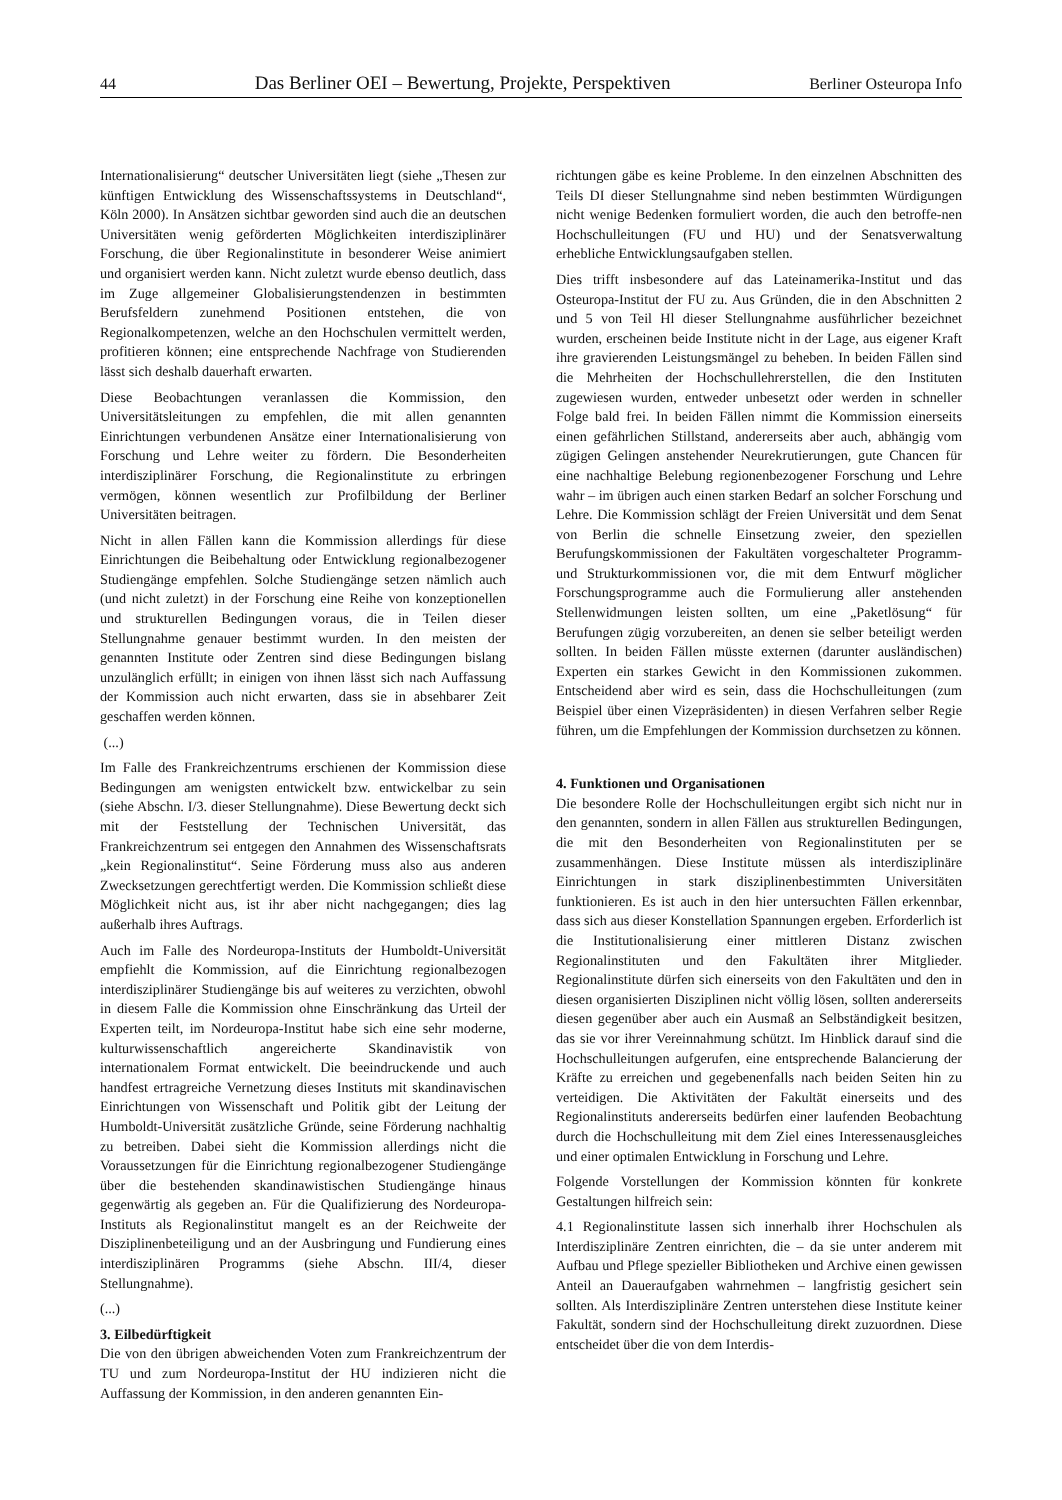44 Das Berliner OEI – Bewertung, Projekte, Perspektiven Berliner Osteuropa Info
Internationalisierung“ deutscher Universitäten liegt (siehe „Thesen zur künftigen Entwicklung des Wissenschaftssystems in Deutschland“, Köln 2000). In Ansätzen sichtbar geworden sind auch die an deutschen Universitäten wenig geförderten Möglichkeiten interdisziplinärer Forschung, die über Regionalinstitute in besonderer Weise animiert und organisiert werden kann. Nicht zuletzt wurde ebenso deutlich, dass im Zuge allgemeiner Globalisierungstendenzen in bestimmten Berufsfeldern zunehmend Positionen entstehen, die von Regionalkompetenzen, welche an den Hochschulen vermittelt werden, profitieren können; eine entsprechende Nachfrage von Studierenden lässt sich deshalb dauerhaft erwarten.
Diese Beobachtungen veranlassen die Kommission, den Universitätsleitungen zu empfehlen, die mit allen genannten Einrichtungen verbundenen Ansätze einer Internationalisierung von Forschung und Lehre weiter zu fördern. Die Besonderheiten interdisziplinärer Forschung, die Regionalinstitute zu erbringen vermögen, können wesentlich zur Profilbildung der Berliner Universitäten beitragen.
Nicht in allen Fällen kann die Kommission allerdings für diese Einrichtungen die Beibehaltung oder Entwicklung regionalbezogener Studiengänge empfehlen. Solche Studiengänge setzen nämlich auch (und nicht zuletzt) in der Forschung eine Reihe von konzeptionellen und strukturellen Bedingungen voraus, die in Teilen dieser Stellungnahme genauer bestimmt wurden. In den meisten der genannten Institute oder Zentren sind diese Bedingungen bislang unzulänglich erfüllt; in einigen von ihnen lässt sich nach Auffassung der Kommission auch nicht erwarten, dass sie in absehbarer Zeit geschaffen werden können.
(...)
Im Falle des Frankreichzentrums erschienen der Kommission diese Bedingungen am wenigsten entwickelt bzw. entwickelbar zu sein (siehe Abschn. I/3. dieser Stellungnahme). Diese Bewertung deckt sich mit der Feststellung der Technischen Universität, das Frankreichzentrum sei entgegen den Annahmen des Wissenschaftsrats „kein Regionalinstitut“. Seine Förderung muss also aus anderen Zwecksetzungen gerechtfertigt werden. Die Kommission schließt diese Möglichkeit nicht aus, ist ihr aber nicht nachgegangen; dies lag außerhalb ihres Auftrags.
Auch im Falle des Nordeuropa-Instituts der Humboldt-Universität empfiehlt die Kommission, auf die Einrichtung regionalbezogen interdisziplinärer Studiengänge bis auf weiteres zu verzichten, obwohl in diesem Falle die Kommission ohne Einschränkung das Urteil der Experten teilt, im Nordeuropa-Institut habe sich eine sehr moderne, kulturwissenschaftlich angereicherte Skandinavistik von internationalem Format entwickelt. Die beeindruckende und auch handfest ertragreiche Vernetzung dieses Instituts mit skandinavischen Einrichtungen von Wissenschaft und Politik gibt der Leitung der Humboldt-Universität zusätzliche Gründe, seine Förderung nachhaltig zu betreiben. Dabei sieht die Kommission allerdings nicht die Voraussetzungen für die Einrichtung regionalbezogener Studiengänge über die bestehenden skandinawistischen Studiengänge hinaus gegenwärtig als gegeben an. Für die Qualifizierung des Nordeuropa-Instituts als Regionalinstitut mangelt es an der Reichweite der Disziplinenbeteiligung und an der Ausbringung und Fundierung eines interdisziplinären Programms (siehe Abschn. III/4, dieser Stellungnahme).
(...)
3. Eilbedürftigkeit
Die von den übrigen abweichenden Voten zum Frankreichzentrum der TU und zum Nordeuropa-Institut der HU indizieren nicht die Auffassung der Kommission, in den anderen genannten Ein-
richtungen gäbe es keine Probleme. In den einzelnen Abschnitten des Teils DI dieser Stellungnahme sind neben bestimmten Würdigungen nicht wenige Bedenken formuliert worden, die auch den betroffe-nen Hochschulleitungen (FU und HU) und der Senatsverwaltung erhebliche Entwicklungsaufgaben stellen.
Dies trifft insbesondere auf das Lateinamerika-Institut und das Osteuropa-Institut der FU zu. Aus Gründen, die in den Abschnitten 2 und 5 von Teil Hl dieser Stellungnahme ausführlicher bezeichnet wurden, erscheinen beide Institute nicht in der Lage, aus eigener Kraft ihre gravierenden Leistungsmängel zu beheben. In beiden Fällen sind die Mehrheiten der Hochschullehrerstellen, die den Instituten zugewiesen wurden, entweder unbesetzt oder werden in schneller Folge bald frei. In beiden Fällen nimmt die Kommission einerseits einen gefährlichen Stillstand, andererseits aber auch, abhängig vom zügigen Gelingen anstehender Neurekrutierungen, gute Chancen für eine nachhaltige Belebung regionenbezogener Forschung und Lehre wahr – im übrigen auch einen starken Bedarf an solcher Forschung und Lehre. Die Kommission schlägt der Freien Universität und dem Senat von Berlin die schnelle Einsetzung zweier, den speziellen Berufungskommissionen der Fakultäten vorgeschalteter Programm- und Strukturkommissionen vor, die mit dem Entwurf möglicher Forschungsprogramme auch die Formulierung aller anstehenden Stellenwidmungen leisten sollten, um eine „Paketlösung“ für Berufungen zügig vorzubereiten, an denen sie selber beteiligt werden sollten. In beiden Fällen müsste externen (darunter ausländischen) Experten ein starkes Gewicht in den Kommissionen zukommen. Entscheidend aber wird es sein, dass die Hochschulleitungen (zum Beispiel über einen Vizepräsidenten) in diesen Verfahren selber Regie führen, um die Empfehlungen der Kommission durchsetzen zu können.
4. Funktionen und Organisationen
Die besondere Rolle der Hochschulleitungen ergibt sich nicht nur in den genannten, sondern in allen Fällen aus strukturellen Bedingungen, die mit den Besonderheiten von Regionalinstituten per se zusammenhängen. Diese Institute müssen als interdisziplinäre Einrichtungen in stark disziplinenbestimmten Universitäten funktionieren. Es ist auch in den hier untersuchten Fällen erkennbar, dass sich aus dieser Konstellation Spannungen ergeben. Erforderlich ist die Institutionalisierung einer mittleren Distanz zwischen Regionalinstituten und den Fakultäten ihrer Mitglieder. Regionalinstitute dürfen sich einerseits von den Fakultäten und den in diesen organisierten Disziplinen nicht völlig lösen, sollten andererseits diesen gegenüber aber auch ein Ausmaß an Selbständigkeit besitzen, das sie vor ihrer Vereinnahmung schützt. Im Hinblick darauf sind die Hochschulleitungen aufgerufen, eine entsprechende Balancierung der Kräfte zu erreichen und gegebenenfalls nach beiden Seiten hin zu verteidigen. Die Aktivitäten der Fakultät einerseits und des Regionalinstituts andererseits bedürfen einer laufenden Beobachtung durch die Hochschulleitung mit dem Ziel eines Interessenausgleiches und einer optimalen Entwicklung in Forschung und Lehre.
Folgende Vorstellungen der Kommission könnten für konkrete Gestaltungen hilfreich sein:
4.1 Regionalinstitute lassen sich innerhalb ihrer Hochschulen als Interdisziplinäre Zentren einrichten, die – da sie unter anderem mit Aufbau und Pflege spezieller Bibliotheken und Archive einen gewissen Anteil an Daueraufgaben wahrnehmen – langfristig gesichert sein sollten. Als Interdisziplinäre Zentren unterstehen diese Institute keiner Fakultät, sondern sind der Hochschulleitung direkt zuzuordnen. Diese entscheidet über die von dem Interdis-